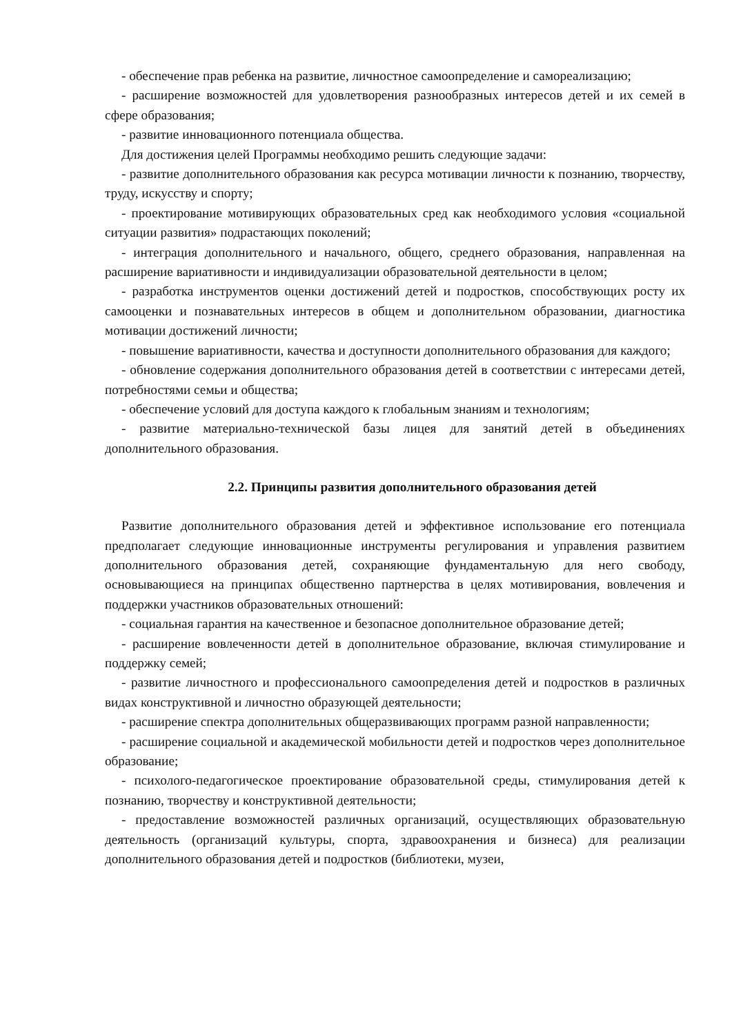- обеспечение прав ребенка на развитие, личностное самоопределение и самореализацию;
- расширение возможностей для удовлетворения разнообразных интересов детей и их семей в сфере образования;
- развитие инновационного потенциала общества.
Для достижения целей Программы необходимо решить следующие задачи:
- развитие дополнительного образования как ресурса мотивации личности к познанию, творчеству, труду, искусству и спорту;
- проектирование мотивирующих образовательных сред как необходимого условия «социальной ситуации развития» подрастающих поколений;
- интеграция дополнительного и начального, общего, среднего образования, направленная на расширение вариативности и индивидуализации образовательной деятельности в целом;
- разработка инструментов оценки достижений детей и подростков, способствующих росту их самооценки и познавательных интересов в общем и дополнительном образовании, диагностика мотивации достижений личности;
- повышение вариативности, качества и доступности дополнительного образования для каждого;
- обновление содержания дополнительного образования детей в соответствии с интересами детей, потребностями семьи и общества;
- обеспечение условий для доступа каждого к глобальным знаниям и технологиям;
- развитие материально-технической базы лицея для занятий детей в объединениях дополнительного образования.
2.2. Принципы развития дополнительного образования детей
Развитие дополнительного образования детей и эффективное использование его потенциала предполагает следующие инновационные инструменты регулирования и управления развитием дополнительного образования детей, сохраняющие фундаментальную для него свободу, основывающиеся на принципах общественно партнерства в целях мотивирования, вовлечения и поддержки участников образовательных отношений:
- социальная гарантия на качественное и безопасное дополнительное образование детей;
- расширение вовлеченности детей в дополнительное образование, включая стимулирование и поддержку семей;
- развитие личностного и профессионального самоопределения детей и подростков в различных видах конструктивной и личностно образующей деятельности;
- расширение спектра дополнительных общеразвивающих программ разной направленности;
- расширение социальной и академической мобильности детей и подростков через дополнительное образование;
- психолого-педагогическое проектирование образовательной среды, стимулирования детей к познанию, творчеству и конструктивной деятельности;
- предоставление возможностей различных организаций, осуществляющих образовательную деятельность (организаций культуры, спорта, здравоохранения и бизнеса) для реализации дополнительного образования детей и подростков (библиотеки, музеи,